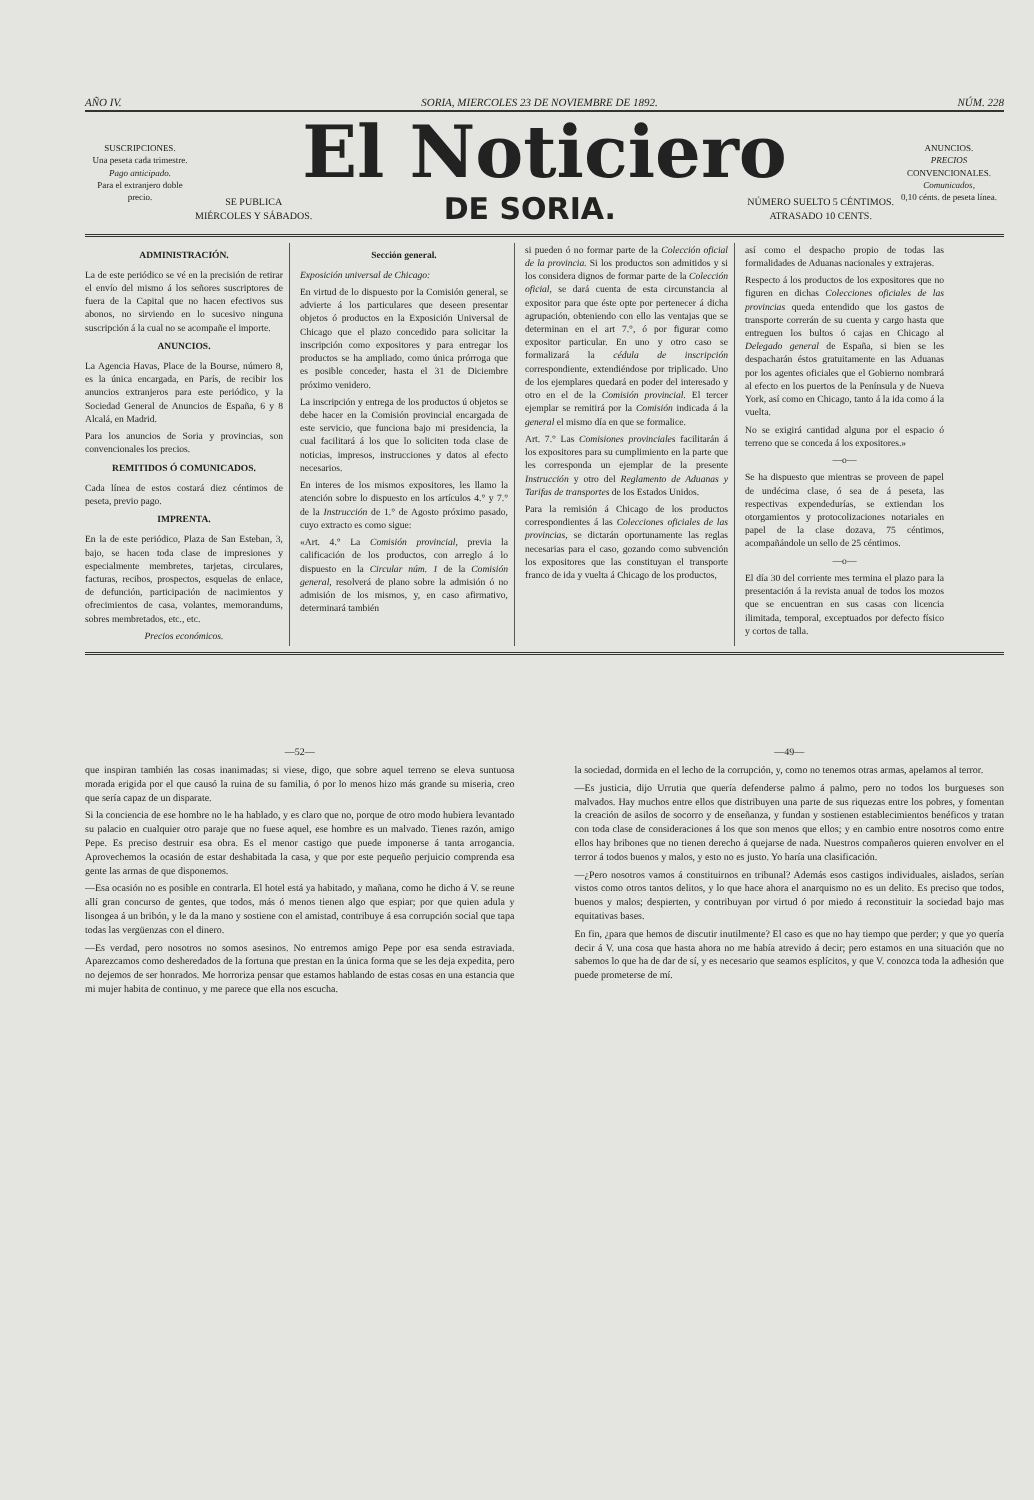AÑO IV. SORIA, MIERCOLES 23 DE NOVIEMBRE DE 1892. NÚM. 228
SUSCRIPCIONES.
Una peseta cada trimestre.
Pago anticipado.
Para el extranjero doble precio.
El Noticiero
SE PUBLICA
MIÉRCOLES Y SÁBADOS. DE SORIA. NÚMERO SUELTO 5 CÉNTIMOS.
ATRASADO 10 CENTS.
ANUNCIOS.
PRECIOS
CONVENCIONALES.
Comunicados,
0,10 cénts. de peseta línea.
ADMINISTRACIÓN.
La de este periódico se vé en la precisión de retirar el envío del mismo á los señores suscriptores de fuera de la Capital que no hacen efectivos sus abonos, no sirviendo en lo sucesivo ninguna suscripción á la cual no se acompañe el importe.
ANUNCIOS.
La Agencia Havas, Place de la Bourse, número 8, es la única encargada, en París, de recibir los anuncios extranjeros para este periódico, y la Sociedad General de Anuncios de España, 6 y 8 Alcalá, en Madrid.
Para los anuncios de Soria y provincias, son convencionales los precios.
REMITIDOS Ó COMUNICADOS.
Cada línea de estos costará diez céntimos de peseta, previo pago.
IMPRENTA.
En la de este periódico, Plaza de San Esteban, 3, bajo, se hacen toda clase de impresiones y especialmente membretes, tarjetas, circulares, facturas, recibos, prospectos, esquelas de enlace, de defunción, participación de nacimientos y ofrecimientos de casa, volantes, memorandums, sobres membretados, etc., etc.
Precios económicos.
Sección general.
Exposición universal de Chicago:
En virtud de lo dispuesto por la Comisión general, se advierte á los particulares que deseen presentar objetos ó productos en la Exposición Universal de Chicago que el plazo concedido para solicitar la inscripción como expositores y para entregar los productos se ha ampliado, como única prórroga que es posible conceder, hasta el 31 de Diciembre próximo venidero.
La inscripción y entrega de los productos ú objetos se debe hacer en la Comisión provincial encargada de este servicio, que funciona bajo mi presidencia, la cual facilitará á los que lo soliciten toda clase de noticias, impresos, instrucciones y datos al efecto necesarios.
En interes de los mismos expositores, les llamo la atención sobre lo dispuesto en los artículos 4.° y 7.° de la Instrucción de 1.° de Agosto próximo pasado, cuyo extracto es como sigue:
«Art. 4.° La Comisión provincial, previa la calificación de los productos, con arreglo á lo dispuesto en la Circular núm. 1 de la Comisión general, resolverá de plano sobre la admisión ó no admisión de los mismos, y, en caso afirmativo, determinará también
si pueden ó no formar parte de la Colección oficial de la provincia. Si los productos son admitidos y si los considera dignos de formar parte de la Colección oficial, se dará cuenta de esta circunstancia al expositor para que éste opte por pertenecer á dicha agrupación, obteniendo con ello las ventajas que se determinan en el art 7.°, ó por figurar como expositor particular. En uno y otro caso se formalizará la cédula de inscripción correspondiente, extendiéndose por triplicado. Uno de los ejemplares quedará en poder del interesado y otro en el de la Comisión provincial. El tercer ejemplar se remitirá por la Comisión indicada á la general el mismo día en que se formalice.
Art. 7.° Las Comisiones provinciales facilitarán á los expositores para su cumplimiento en la parte que les corresponda un ejemplar de la presente Instrucción y otro del Reglamento de Aduanas y Tarifas de transportes de los Estados Unidos.
Para la remisión á Chicago de los productos correspondientes á las Colecciones oficiales de las provincias, se dictarán oportunamente las reglas necesarias para el caso, gozando como subvención los expositores que las constituyan el transporte franco de ida y vuelta á Chicago de los productos,
así como el despacho propio de todas las formalidades de Aduanas nacionales y extrajeras.
Respecto á los productos de los expositores que no figuren en dichas Colecciones oficiales de las provincias queda entendido que los gastos de transporte correrán de su cuenta y cargo hasta que entreguen los bultos ó cajas en Chicago al Delegado general de España, si bien se les despacharán éstos gratuitamente en las Aduanas por los agentes oficiales que el Gobierno nombrará al efecto en los puertos de la Península y de Nueva York, así como en Chicago, tanto á la ida como á la vuelta.
No se exigirá cantidad alguna por el espacio ó terreno que se conceda á los expositores.»
—o—
Se ha dispuesto que mientras se proveen de papel de undécima clase, ó sea de á peseta, las respectivas expendedurías, se extiendan los otorgamientos y protocolizaciones notariales en papel de la clase dozava, 75 céntimos, acompañándole un sello de 25 céntimos.
—o—
El día 30 del corriente mes termina el plazo para la presentación á la revista anual de todos los mozos que se encuentran en sus casas con licencia ilimitada, temporal, exceptuados por defecto físico y cortos de talla.
—52—
que inspiran también las cosas inanimadas; si viese, digo, que sobre aquel terreno se eleva suntuosa morada erigida por el que causó la ruina de su familia, ó por lo menos hizo más grande su miseria, creo que sería capaz de un disparate.
Si la conciencia de ese hombre no le ha hablado, y es claro que no, porque de otro modo hubiera levantado su palacio en cualquier otro paraje que no fuese aquel, ese hombre es un malvado. Tienes razón, amigo Pepe. Es preciso destruir esa obra. Es el menor castigo que puede imponerse á tanta arrogancia. Aprovechemos la ocasión de estar deshabitada la casa, y que por este pequeño perjuicio comprenda esa gente las armas de que disponemos.
—Esa ocasión no es posible en contrarla. El hotel está ya habitado, y mañana, como he dicho á V. se reune allí gran concurso de gentes, que todos, más ó menos tienen algo que espiar; por que quien adula y lisongea á un bribón, y le da la mano y sostiene con el amistad, contribuye á esa corrupción social que tapa todas las vergüenzas con el dinero.
—Es verdad, pero nosotros no somos asesinos. No entremos amigo Pepe por esa senda estraviada. Aparezcamos como desheredados de la fortuna que prestan en la única forma que se les deja expedita, pero no dejemos de ser honrados. Me horroriza pensar que estamos hablando de estas cosas en una estancia que mi mujer habita de continuo, y me parece que ella nos escucha.
—49—
la sociedad, dormida en el lecho de la corrupción, y, como no tenemos otras armas, apelamos al terror.
—Es justicia, dijo Urrutia que quería defenderse palmo á palmo, pero no todos los burgueses son malvados. Hay muchos entre ellos que distribuyen una parte de sus riquezas entre los pobres, y fomentan la creación de asilos de socorro y de enseñanza, y fundan y sostienen establecimientos benéficos y tratan con toda clase de consideraciones á los que son menos que ellos; y en cambio entre nosotros como entre ellos hay bribones que no tienen derecho á quejarse de nada. Nuestros compañeros quieren envolver en el terror á todos buenos y malos, y esto no es justo. Yo haría una clasificación.
—¿Pero nosotros vamos á constituirnos en tribunal? Además esos castigos individuales, aislados, serían vistos como otros tantos delitos, y lo que hace ahora el anarquismo no es un delito. Es preciso que todos, buenos y malos; despierten, y contribuyan por virtud ó por miedo á reconstituir la sociedad bajo mas equitativas bases.
En fin, ¿para que hemos de discutir inutilmente? El caso es que no hay tiempo que perder; y que yo quería decir á V. una cosa que hasta ahora no me había atrevido á decir; pero estamos en una situación que no sabemos lo que ha de dar de sí, y es necesario que seamos esplícitos, y que V. conozca toda la adhesión que puede prometerse de mí.